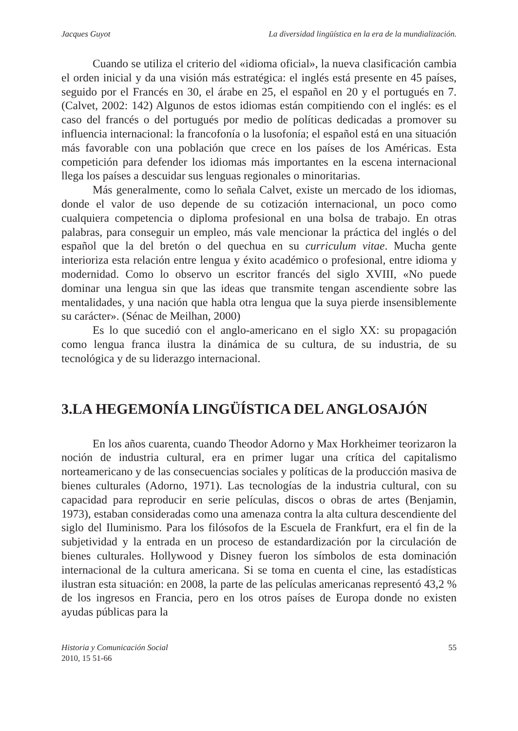Jacques Guyot La diversidad lingüística en la era de la mundialización.
Cuando se utiliza el criterio del «idioma oficial», la nueva clasificación cambia el orden inicial y da una visión más estratégica: el inglés está presente en 45 países, seguido por el Francés en 30, el árabe en 25, el español en 20 y el portugués en 7. (Calvet, 2002: 142) Algunos de estos idiomas están compitiendo con el inglés: es el caso del francés o del portugués por medio de políticas dedicadas a promover su influencia internacional: la francofonía o la lusofonía; el español está en una situación más favorable con una población que crece en los países de los Américas. Esta competición para defender los idiomas más importantes en la escena internacional llega los países a descuidar sus lenguas regionales o minoritarias.
Más generalmente, como lo señala Calvet, existe un mercado de los idiomas, donde el valor de uso depende de su cotización internacional, un poco como cualquiera competencia o diploma profesional en una bolsa de trabajo. En otras palabras, para conseguir un empleo, más vale mencionar la práctica del inglés o del español que la del bretón o del quechua en su curriculum vitae. Mucha gente interioriza esta relación entre lengua y éxito académico o profesional, entre idioma y modernidad. Como lo observo un escritor francés del siglo XVIII, «No puede dominar una lengua sin que las ideas que transmite tengan ascendiente sobre las mentalidades, y una nación que habla otra lengua que la suya pierde insensiblemente su carácter». (Sénac de Meilhan, 2000)
Es lo que sucedió con el anglo-americano en el siglo XX: su propagación como lengua franca ilustra la dinámica de su cultura, de su industria, de su tecnológica y de su liderazgo internacional.
3.LA HEGEMONÍA LINGÜÍSTICA DEL ANGLOSAJÓN
En los años cuarenta, cuando Theodor Adorno y Max Horkheimer teorizaron la noción de industria cultural, era en primer lugar una crítica del capitalismo norteamericano y de las consecuencias sociales y políticas de la producción masiva de bienes culturales (Adorno, 1971). Las tecnologías de la industria cultural, con su capacidad para reproducir en serie películas, discos o obras de artes (Benjamin, 1973), estaban consideradas como una amenaza contra la alta cultura descendiente del siglo del Iluminismo. Para los filósofos de la Escuela de Frankfurt, era el fin de la subjetividad y la entrada en un proceso de estandardización por la circulación de bienes culturales. Hollywood y Disney fueron los símbolos de esta dominación internacional de la cultura americana. Si se toma en cuenta el cine, las estadísticas ilustran esta situación: en 2008, la parte de las películas americanas representó 43,2 % de los ingresos en Francia, pero en los otros países de Europa donde no existen ayudas públicas para la
Historia y Comunicación Social
2010, 15 51-66
55